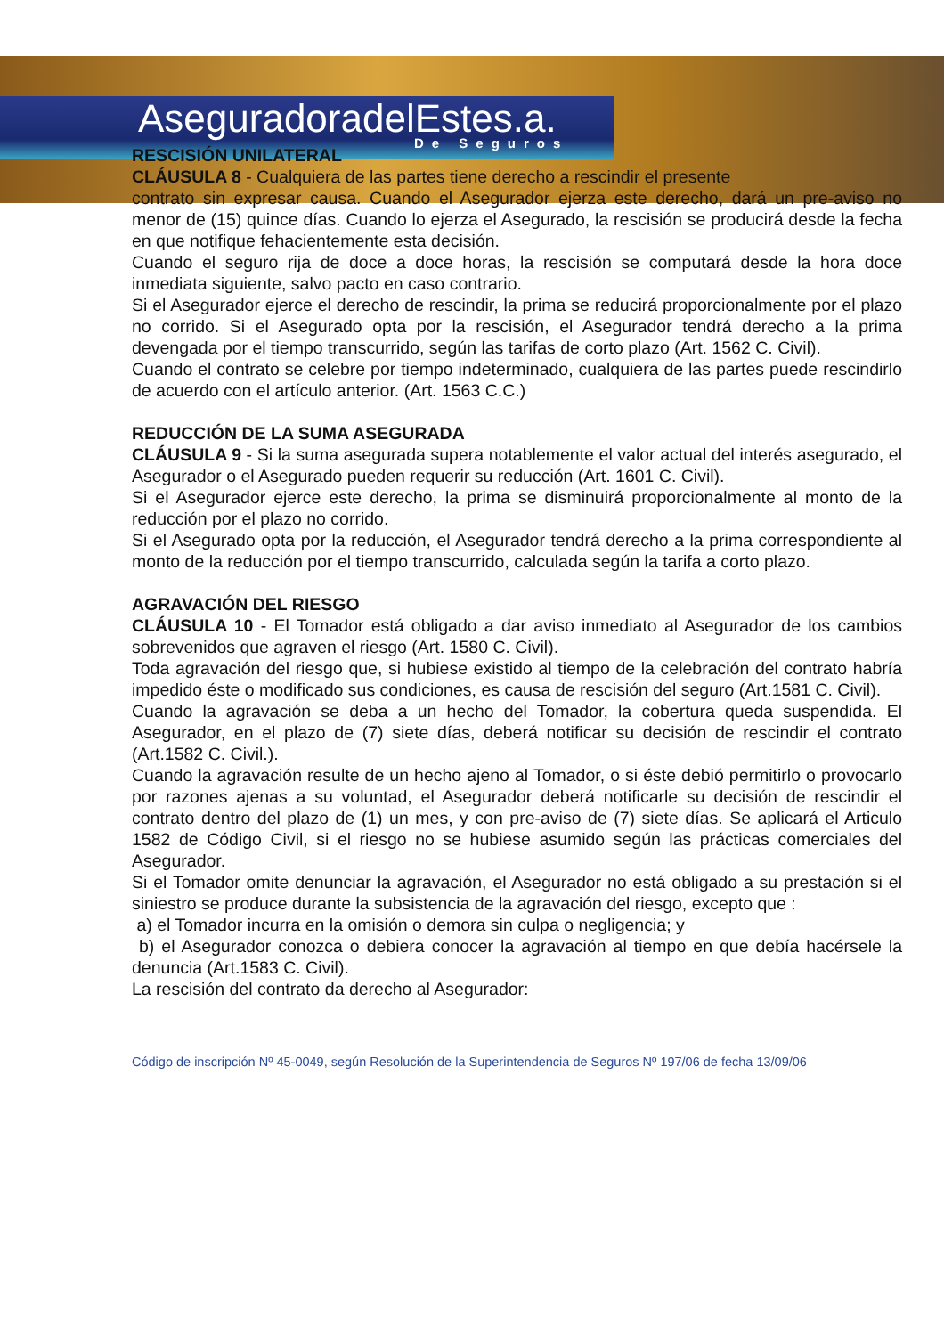AseguradoradelEstes.a.
De Seguros
RESCISIÓN UNILATERAL
CLÁUSULA 8 - Cualquiera de las partes tiene derecho a rescindir el presente
contrato sin expresar causa. Cuando el Asegurador ejerza este derecho, dará un pre-aviso no menor de (15) quince días. Cuando lo ejerza el Asegurado, la rescisión se producirá desde la fecha en que notifique fehacientemente esta decisión.
Cuando el seguro rija de doce a doce horas, la rescisión se computará desde la hora doce inmediata siguiente, salvo pacto en caso contrario.
Si el Asegurador ejerce el derecho de rescindir, la prima se reducirá proporcionalmente por el plazo no corrido. Si el Asegurado opta por la rescisión, el Asegurador tendrá derecho a la prima devengada por el tiempo transcurrido, según las tarifas de corto plazo (Art. 1562 C. Civil).
Cuando el contrato se celebre por tiempo indeterminado, cualquiera de las partes puede rescindirlo de acuerdo con el artículo anterior. (Art. 1563 C.C.)
REDUCCIÓN DE LA SUMA ASEGURADA
CLÁUSULA 9 - Si la suma asegurada supera notablemente el valor actual del interés asegurado, el Asegurador o el Asegurado pueden requerir su reducción (Art. 1601 C. Civil).
Si el Asegurador ejerce este derecho, la prima se disminuirá proporcionalmente al monto de la reducción por el plazo no corrido.
Si el Asegurado opta por la reducción, el Asegurador tendrá derecho a la prima correspondiente al monto de la reducción por el tiempo transcurrido, calculada según la tarifa a corto plazo.
AGRAVACIÓN DEL RIESGO
CLÁUSULA 10 - El Tomador está obligado a dar aviso inmediato al Asegurador de los cambios sobrevenidos que agraven el riesgo (Art. 1580 C. Civil).
Toda agravación del riesgo que, si hubiese existido al tiempo de la celebración del contrato habría impedido éste o modificado sus condiciones, es causa de rescisión del seguro (Art.1581 C. Civil).
Cuando la agravación se deba a un hecho del Tomador, la cobertura queda suspendida. El Asegurador, en el plazo de (7) siete días, deberá notificar su decisión de rescindir el contrato (Art.1582 C. Civil.).
Cuando la agravación resulte de un hecho ajeno al Tomador, o si éste debió permitirlo o provocarlo por razones ajenas a su voluntad, el Asegurador deberá notificarle su decisión de rescindir el contrato dentro del plazo de (1) un mes, y con pre-aviso de (7) siete días. Se aplicará el Articulo 1582 de Código Civil, si el riesgo no se hubiese asumido según las prácticas comerciales del Asegurador.
Si el Tomador omite denunciar la agravación, el Asegurador no está obligado a su prestación si el siniestro se produce durante la subsistencia de la agravación del riesgo, excepto que :
a) el Tomador incurra en la omisión o demora sin culpa o negligencia; y
b) el Asegurador conozca o debiera conocer la agravación al tiempo en que debía hacérsele la denuncia (Art.1583 C. Civil).
La rescisión del contrato da derecho al Asegurador:
Código de inscripción Nº 45-0049, según Resolución de la Superintendencia de Seguros Nº 197/06 de fecha 13/09/06